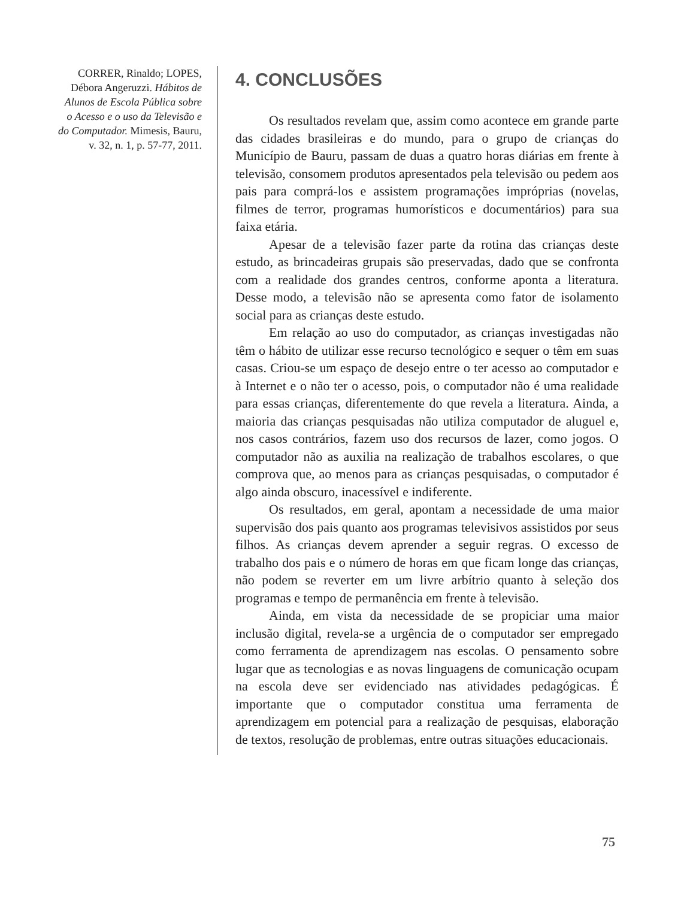CORRER, Rinaldo; LOPES, Débora Angeruzzi. Hábitos de Alunos de Escola Pública sobre o Acesso e o uso da Televisão e do Computador. Mimesis, Bauru, v. 32, n. 1, p. 57-77, 2011.
4. CONCLUSÕES
Os resultados revelam que, assim como acontece em grande parte das cidades brasileiras e do mundo, para o grupo de crianças do Município de Bauru, passam de duas a quatro horas diárias em frente à televisão, consomem produtos apresentados pela televisão ou pedem aos pais para comprá-los e assistem programações impróprias (novelas, filmes de terror, programas humorísticos e documentários) para sua faixa etária.
Apesar de a televisão fazer parte da rotina das crianças deste estudo, as brincadeiras grupais são preservadas, dado que se confronta com a realidade dos grandes centros, conforme aponta a literatura. Desse modo, a televisão não se apresenta como fator de isolamento social para as crianças deste estudo.
Em relação ao uso do computador, as crianças investigadas não têm o hábito de utilizar esse recurso tecnológico e sequer o têm em suas casas. Criou-se um espaço de desejo entre o ter acesso ao computador e à Internet e o não ter o acesso, pois, o computador não é uma realidade para essas crianças, diferentemente do que revela a literatura. Ainda, a maioria das crianças pesquisadas não utiliza computador de aluguel e, nos casos contrários, fazem uso dos recursos de lazer, como jogos. O computador não as auxilia na realização de trabalhos escolares, o que comprova que, ao menos para as crianças pesquisadas, o computador é algo ainda obscuro, inacessível e indiferente.
Os resultados, em geral, apontam a necessidade de uma maior supervisão dos pais quanto aos programas televisivos assistidos por seus filhos. As crianças devem aprender a seguir regras. O excesso de trabalho dos pais e o número de horas em que ficam longe das crianças, não podem se reverter em um livre arbítrio quanto à seleção dos programas e tempo de permanência em frente à televisão.
Ainda, em vista da necessidade de se propiciar uma maior inclusão digital, revela-se a urgência de o computador ser empregado como ferramenta de aprendizagem nas escolas. O pensamento sobre lugar que as tecnologias e as novas linguagens de comunicação ocupam na escola deve ser evidenciado nas atividades pedagógicas. É importante que o computador constitua uma ferramenta de aprendizagem em potencial para a realização de pesquisas, elaboração de textos, resolução de problemas, entre outras situações educacionais.
75